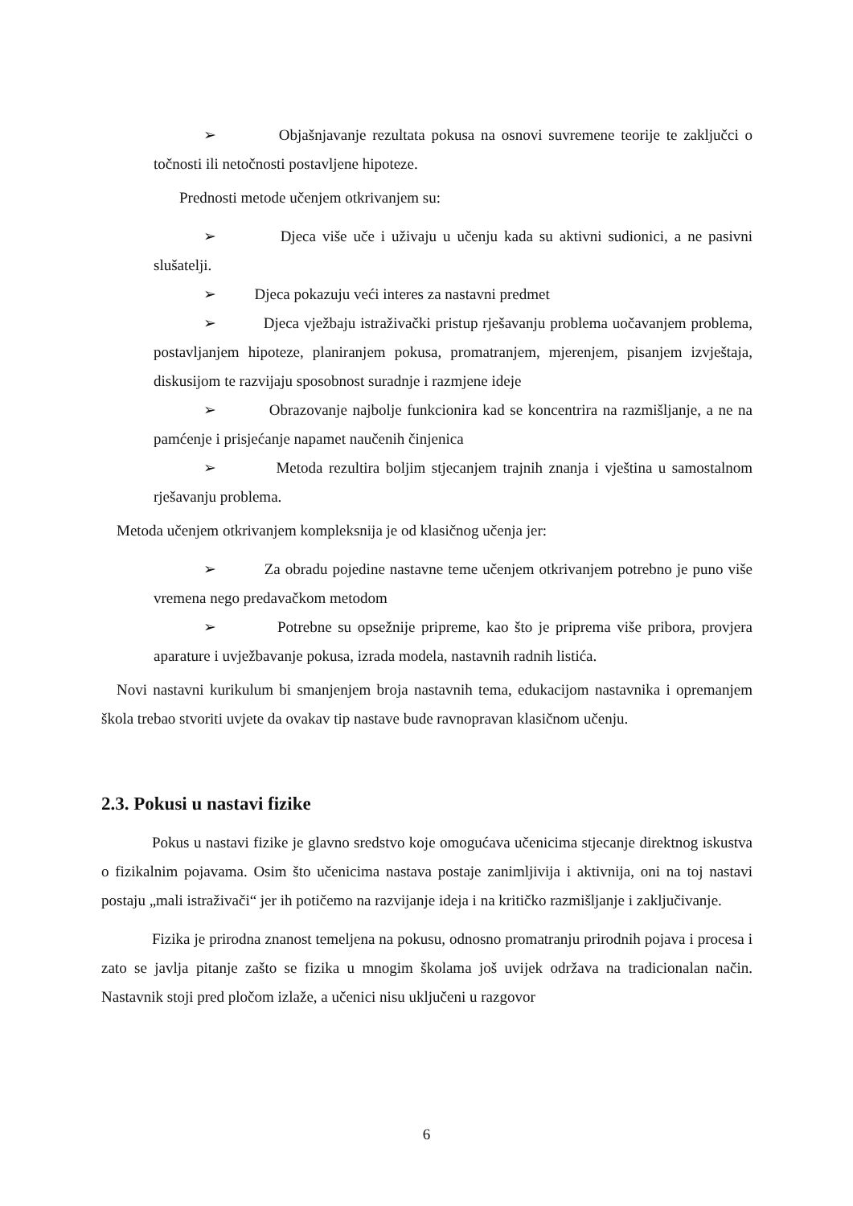➢ Objašnjavanje rezultata pokusa na osnovi suvremene teorije te zaključci o točnosti ili netočnosti postavljene hipoteze.
Prednosti metode učenjem otkrivanjem su:
➢ Djeca više uče i uživaju u učenju kada su aktivni sudionici, a ne pasivni slušatelji.
➢ Djeca pokazuju veći interes za nastavni predmet
➢ Djeca vježbaju istraživački pristup rješavanju problema uočavanjem problema, postavljanjem hipoteze, planiranjem pokusa, promatranjem, mjerenjem, pisanjem izvještaja, diskusijom te razvijaju sposobnost suradnje i razmjene ideje
➢ Obrazovanje najbolje funkcionira kad se koncentrira na razmišljanje, a ne na pamćenje i prisjećanje napamet naučenih činjenica
➢ Metoda rezultira boljim stjecanjem trajnih znanja i vještina u samostalnom rješavanju problema.
Metoda učenjem otkrivanjem kompleksnija je od klasičnog učenja jer:
➢ Za obradu pojedine nastavne teme učenjem otkrivanjem potrebno je puno više vremena nego predavačkom metodom
➢ Potrebne su opsežnije pripreme, kao što je priprema više pribora, provjera aparature i uvježbavanje pokusa, izrada modela, nastavnih radnih listića.
Novi nastavni kurikulum bi smanjenjem broja nastavnih tema, edukacijom nastavnika i opremanjem škola trebao stvoriti uvjete da ovakav tip nastave bude ravnopravan klasičnom učenju.
2.3. Pokusi u nastavi fizike
Pokus u nastavi fizike je glavno sredstvo koje omogućava učenicima stjecanje direktnog iskustva o fizikalnim pojavama. Osim što učenicima nastava postaje zanimljivija i aktivnija, oni na toj nastavi postaju „mali istraživači“ jer ih potičemo na razvijanje ideja i na kritičko razmišljanje i zaključivanje.
Fizika je prirodna znanost temeljena na pokusu, odnosno promatranju prirodnih pojava i procesa i zato se javlja pitanje zašto se fizika u mnogim školama još uvijek održava na tradicionalan način. Nastavnik stoji pred pločom izlaže, a učenici nisu uključeni u razgovor
6